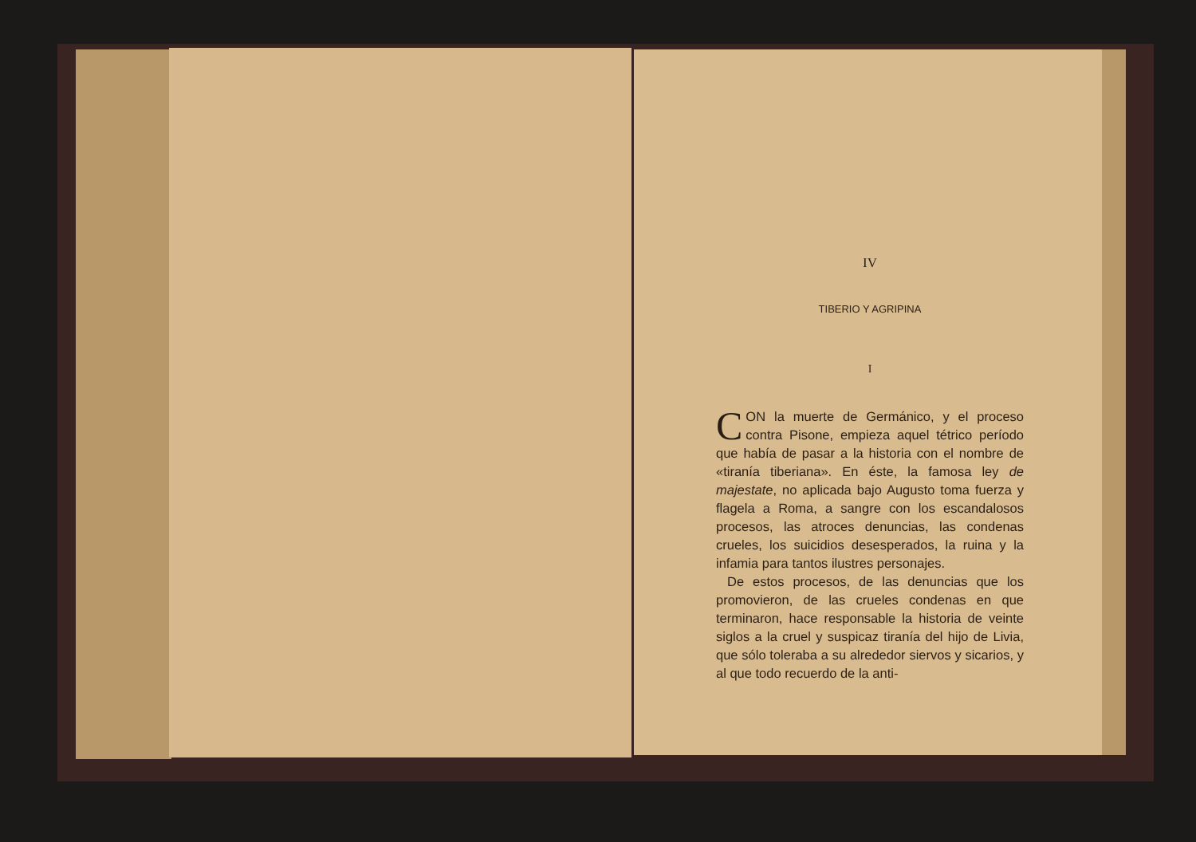IV
TIBERIO Y AGRIPINA
I
CON la muerte de Germánico, y el proceso contra Pisone, empieza aquel tétrico período que había de pasar a la historia con el nombre de «tiranía tiberiana». En éste, la famosa ley de majestate, no aplicada bajo Augusto toma fuerza y flagela a Roma, a sangre con los escandalosos procesos, las atroces denuncias, las condenas crueles, los suicidios desesperados, la ruina y la infamia para tantos ilustres personajes.
De estos procesos, de las denuncias que los promovieron, de las crueles condenas en que terminaron, hace responsable la historia de veinte siglos a la cruel y suspicaz tiranía del hijo de Livia, que sólo toleraba a su alrededor siervos y sicarios, y al que todo recuerdo de la anti-